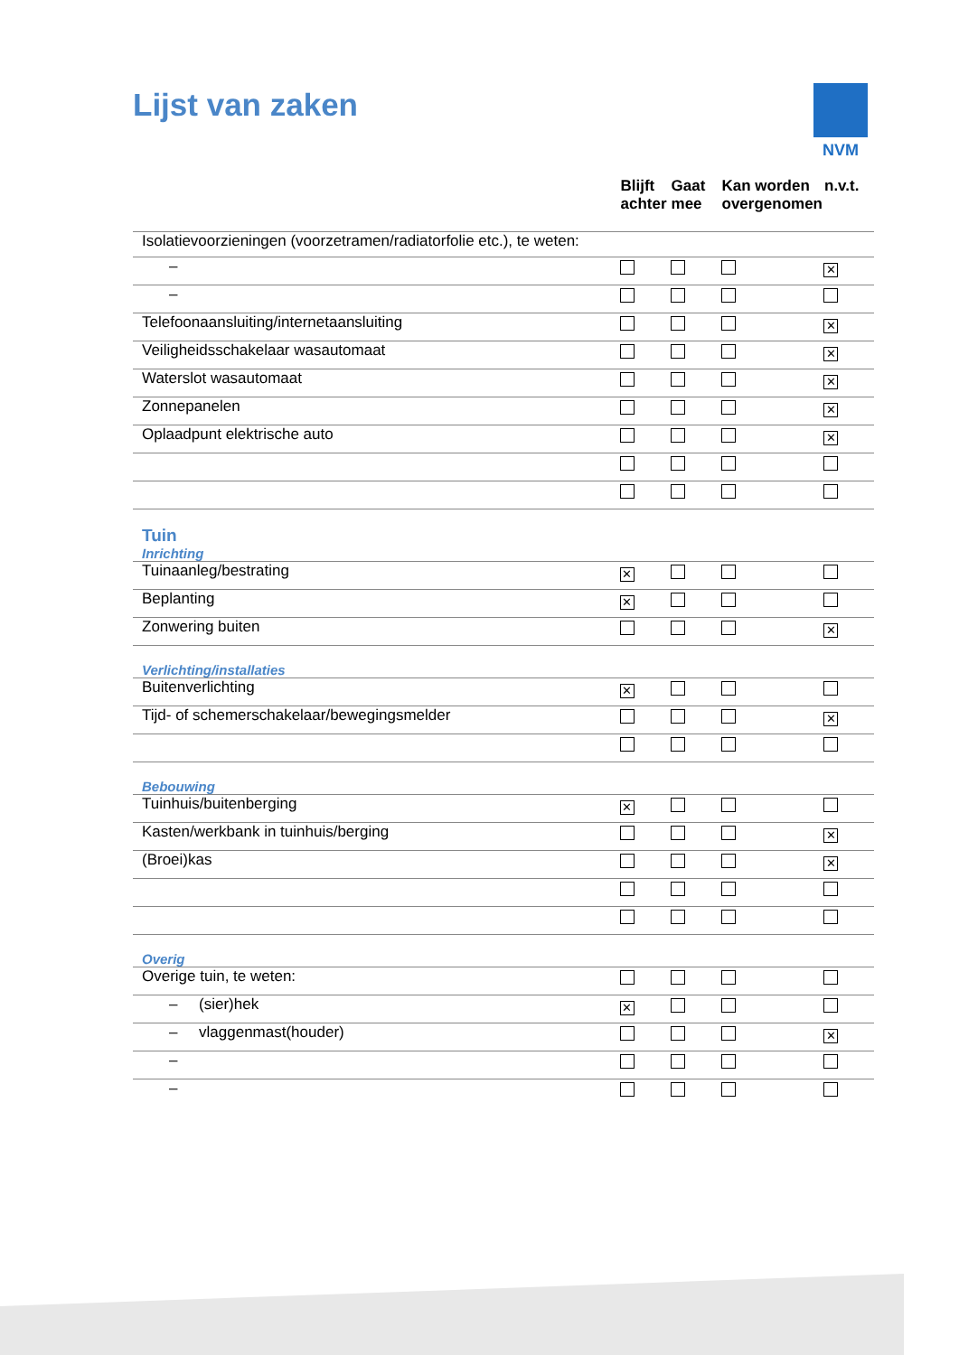Lijst van zaken NVM
| | Blijft achter | Gaat mee | Kan worden overgenomen | n.v.t. |
| --- | --- | --- | --- | --- |
| Isolatievoorzieningen (voorzetramen/radiatorfolie etc.), te weten: | | | | |
| – | | | | ✕ |
| – | | | | |
| Telefoonaansluiting/internetaansluiting | | | | ✕ |
| Veiligheidsschakelaar wasautomaat | | | | ✕ |
| Waterslot wasautomaat | | | | ✕ |
| Zonnepanelen | | | | ✕ |
| Oplaadpunt elektrische auto | | | | ✕ |
| Tuin Inrichting | | | | |
| Tuinaanleg/bestrating | ✕ | | | |
| Beplanting | ✕ | | | |
| Zonwering buiten | | | | ✕ |
| Verlichting/installaties | | | | |
| Buitenverlichting | ✕ | | | |
| Tijd- of schemerschakelaar/bewegingsmelder | | | | ✕ |
| Bebouwing | | | | |
| Tuinhuis/buitenberging | ✕ | | | |
| Kasten/werkbank in tuinhuis/berging | | | | ✕ |
| (Broei)kas | | | | ✕ |
| Overig | | | | |
| Overige tuin, te weten: | | | | |
| – (sier)hek | ✕ | | | |
| – vlaggenmast(houder) | | | | ✕ |
| – | | | | |
| – | | | | |